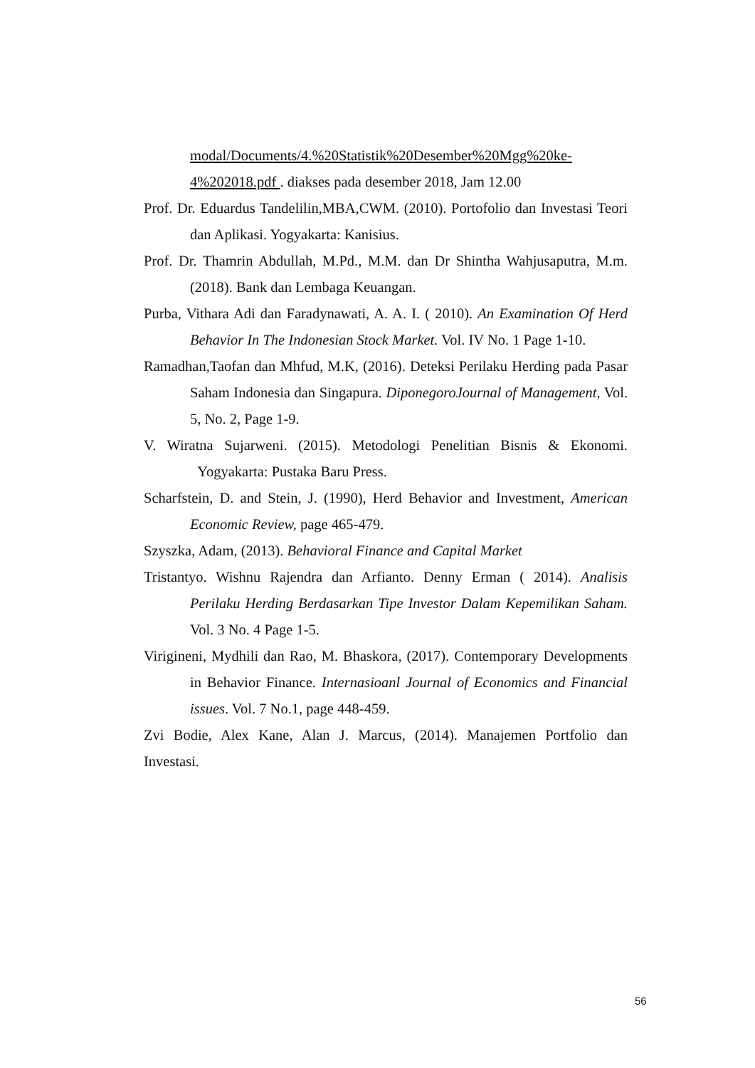modal/Documents/4.%20Statistik%20Desember%20Mgg%20ke-4%202018.pdf . diakses pada desember 2018, Jam 12.00
Prof. Dr. Eduardus Tandelilin,MBA,CWM. (2010). Portofolio dan Investasi Teori dan Aplikasi. Yogyakarta: Kanisius.
Prof. Dr. Thamrin Abdullah, M.Pd., M.M. dan Dr Shintha Wahjusaputra, M.m. (2018). Bank dan Lembaga Keuangan.
Purba, Vithara Adi dan Faradynawati, A. A. I. ( 2010). An Examination Of Herd Behavior In The Indonesian Stock Market. Vol. IV No. 1 Page 1-10.
Ramadhan,Taofan dan Mhfud, M.K, (2016). Deteksi Perilaku Herding pada Pasar Saham Indonesia dan Singapura. DiponegoroJournal of Management, Vol. 5, No. 2, Page 1-9.
V. Wiratna Sujarweni. (2015). Metodologi Penelitian Bisnis & Ekonomi. Yogyakarta: Pustaka Baru Press.
Scharfstein, D. and Stein, J. (1990), Herd Behavior and Investment, American Economic Review, page 465-479.
Szyszka, Adam, (2013). Behavioral Finance and Capital Market
Tristantyo. Wishnu Rajendra dan Arfianto. Denny Erman ( 2014). Analisis Perilaku Herding Berdasarkan Tipe Investor Dalam Kepemilikan Saham. Vol. 3 No. 4 Page 1-5.
Virigineni, Mydhili dan Rao, M. Bhaskora, (2017). Contemporary Developments in Behavior Finance. Internasioanl Journal of Economics and Financial issues. Vol. 7 No.1, page 448-459.
Zvi Bodie, Alex Kane, Alan J. Marcus, (2014). Manajemen Portfolio dan Investasi.
56